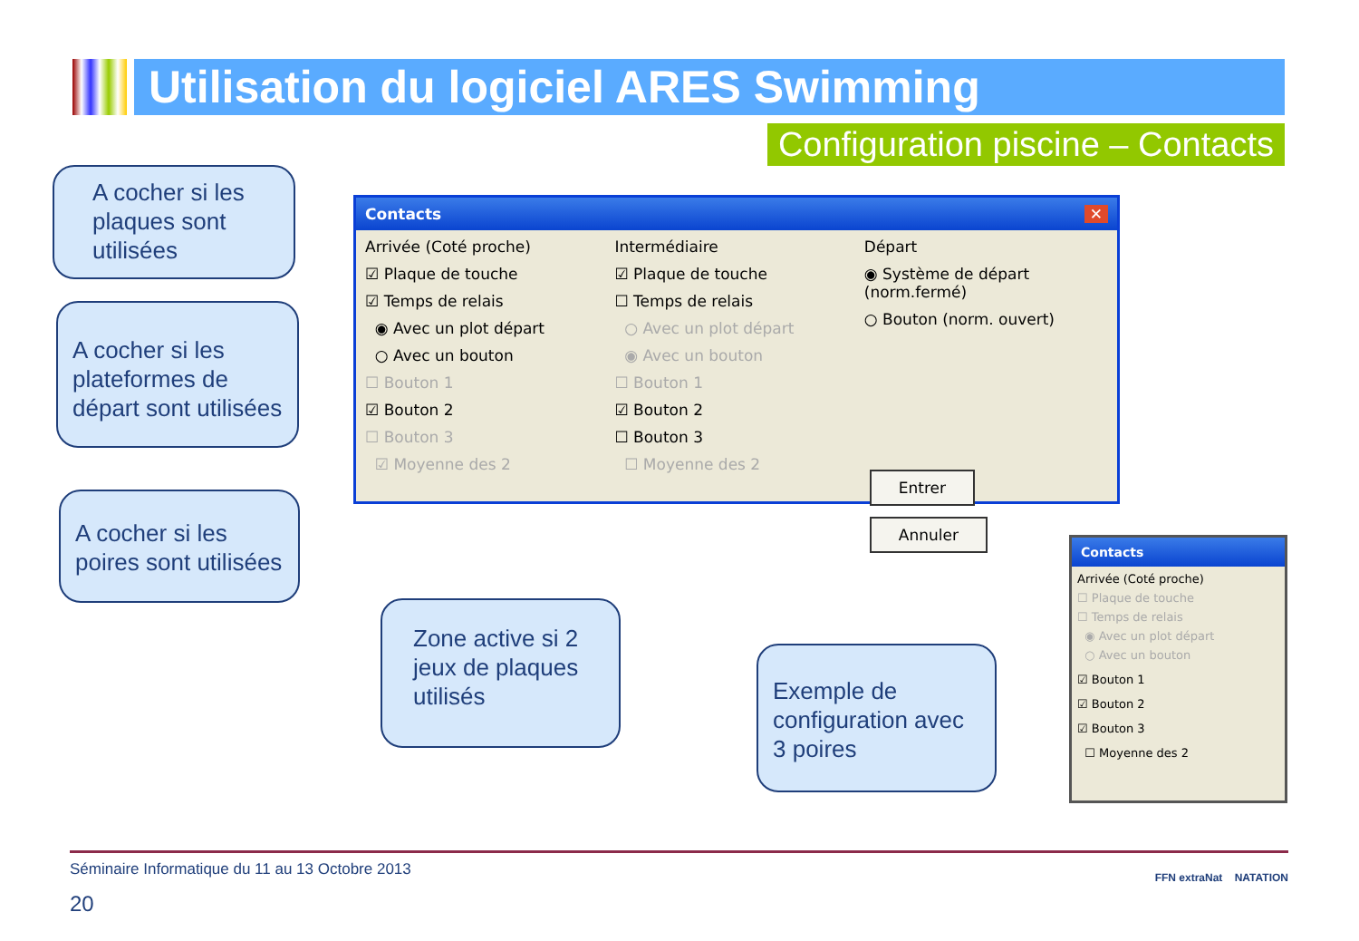Utilisation du logiciel ARES Swimming
Configuration piscine – Contacts
A cocher si les plaques sont utilisées
A cocher si les plateformes de départ sont utilisées
Contacts ✕
Arrivée (Coté proche)
☑ Plaque de touche
☑ Temps de relais
◉ Avec un plot départ
○ Avec un bouton
☐ Bouton 1
☑ Bouton 2
☐ Bouton 3
☑ Moyenne des 2
Intermédiaire
☑ Plaque de touche
☐ Temps de relais
○ Avec un plot départ
◉ Avec un bouton
☐ Bouton 1
☑ Bouton 2
☐ Bouton 3
☐ Moyenne des 2
Départ
◉ Système de départ (norm.fermé)
○ Bouton (norm. ouvert)
Entrer Annuler
A cocher si les poires sont utilisées
Zone active si 2 jeux de plaques utilisés
Exemple de configuration avec 3 poires
Contacts
Arrivée (Coté proche)
☐ Plaque de touche
☐ Temps de relais
◉ Avec un plot départ
○ Avec un bouton
☑ Bouton 1
☑ Bouton 2
☑ Bouton 3
☐ Moyenne des 2
Séminaire Informatique du 11 au 13 Octobre 2013
20
FFN extraNat NATATION